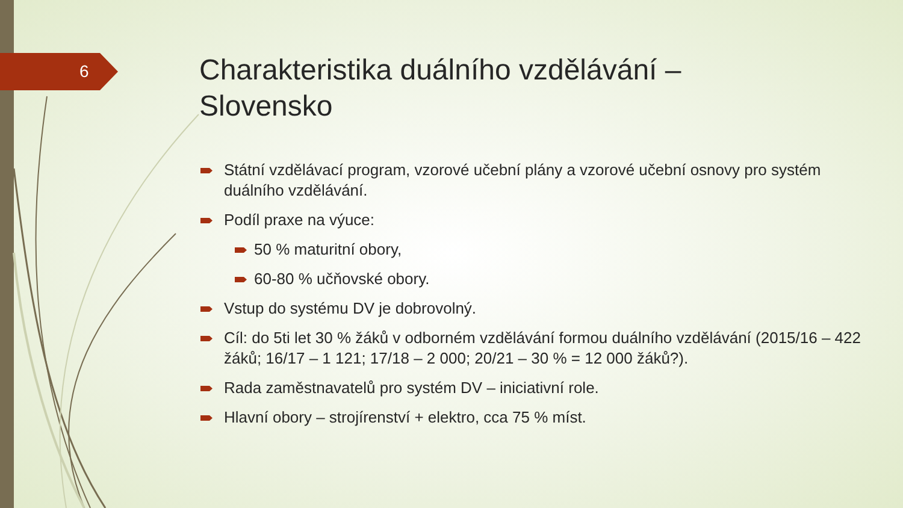6
Charakteristika duálního vzdělávání – Slovensko
Státní vzdělávací program, vzorové učební plány a vzorové učební osnovy pro systém duálního vzdělávání.
Podíl praxe na výuce:
50 % maturitní obory,
60-80 % učňovské obory.
Vstup do systému DV je dobrovolný.
Cíl: do 5ti let 30 % žáků v odborném vzdělávání formou duálního vzdělávání (2015/16 – 422 žáků; 16/17 – 1 121; 17/18 – 2 000; 20/21 – 30 % = 12 000 žáků?).
Rada zaměstnavatelů pro systém DV – iniciativní role.
Hlavní obory – strojírenství + elektro, cca 75 % míst.